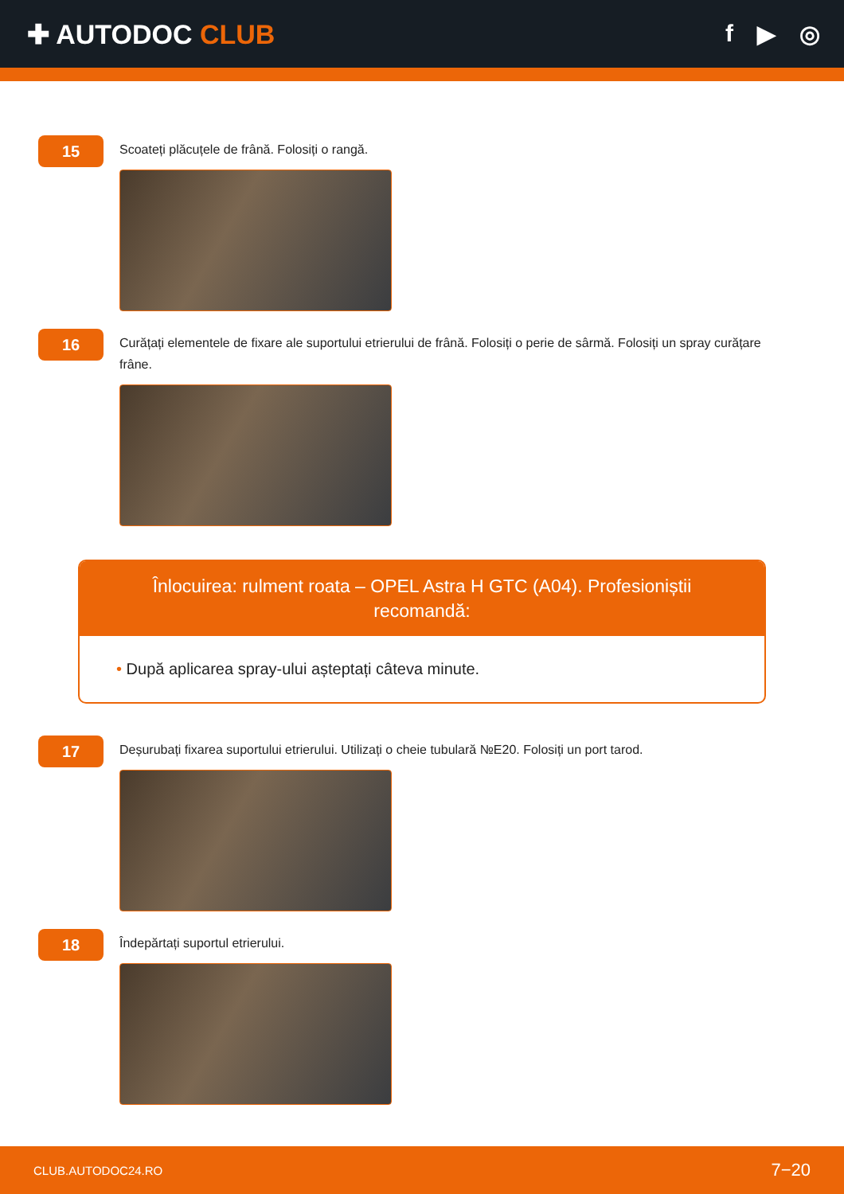✚ AUTODOC CLUB f ▶ ◎
15
Scoateți plăcuțele de frână. Folosiți o rangă.
16
Curățați elementele de fixare ale suportului etrierului de frână. Folosiți o perie de sârmă. Folosiți un spray curățare frâne.
Înlocuirea: rulment roata – OPEL Astra H GTC (A04). Profesioniștii recomandă:
• După aplicarea spray-ului așteptați câteva minute.
17
Deșurubați fixarea suportului etrierului. Utilizați o cheie tubulară №E20. Folosiți un port tarod.
18
Îndepărtați suportul etrierului.
CLUB.AUTODOC24.RO 7−20